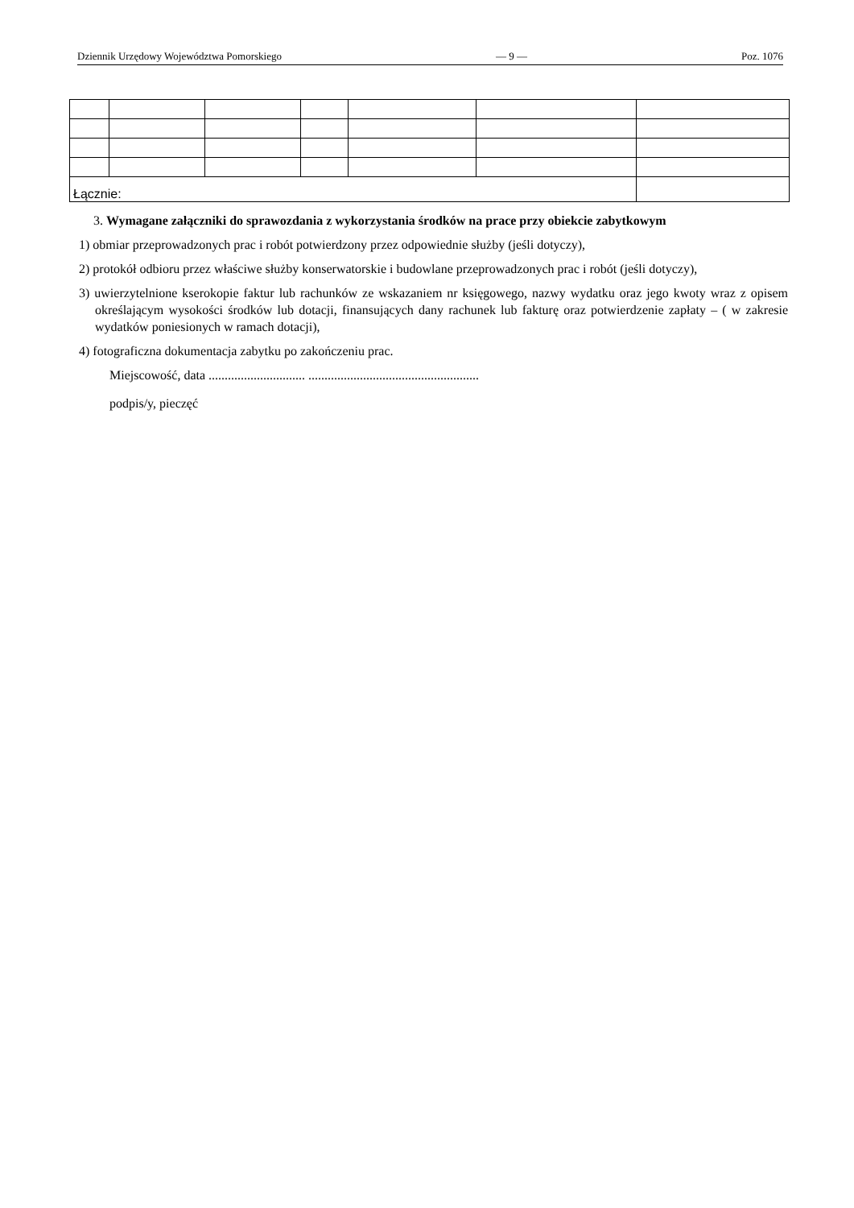Dziennik Urzędowy Województwa Pomorskiego — 9 — Poz. 1076
| Łącznie: | | | | | | |
3. Wymagane załączniki do sprawozdania z wykorzystania środków na prace przy obiekcie zabytkowym
1) obmiar przeprowadzonych prac i robót potwierdzony przez odpowiednie służby (jeśli dotyczy),
2) protokół odbioru przez właściwe służby konserwatorskie i budowlane przeprowadzonych prac i robót (jeśli dotyczy),
3) uwierzytelnione kserokopie faktur lub rachunków ze wskazaniem nr księgowego, nazwy wydatku oraz jego kwoty wraz z opisem określającym wysokości środków lub dotacji, finansujących dany rachunek lub fakturę oraz potwierdzenie zapłaty – ( w zakresie wydatków poniesionych w ramach dotacji),
4) fotograficzna dokumentacja zabytku po zakończeniu prac.
Miejscowość, data .............................. .....................................................
podpis/y, pieczęć